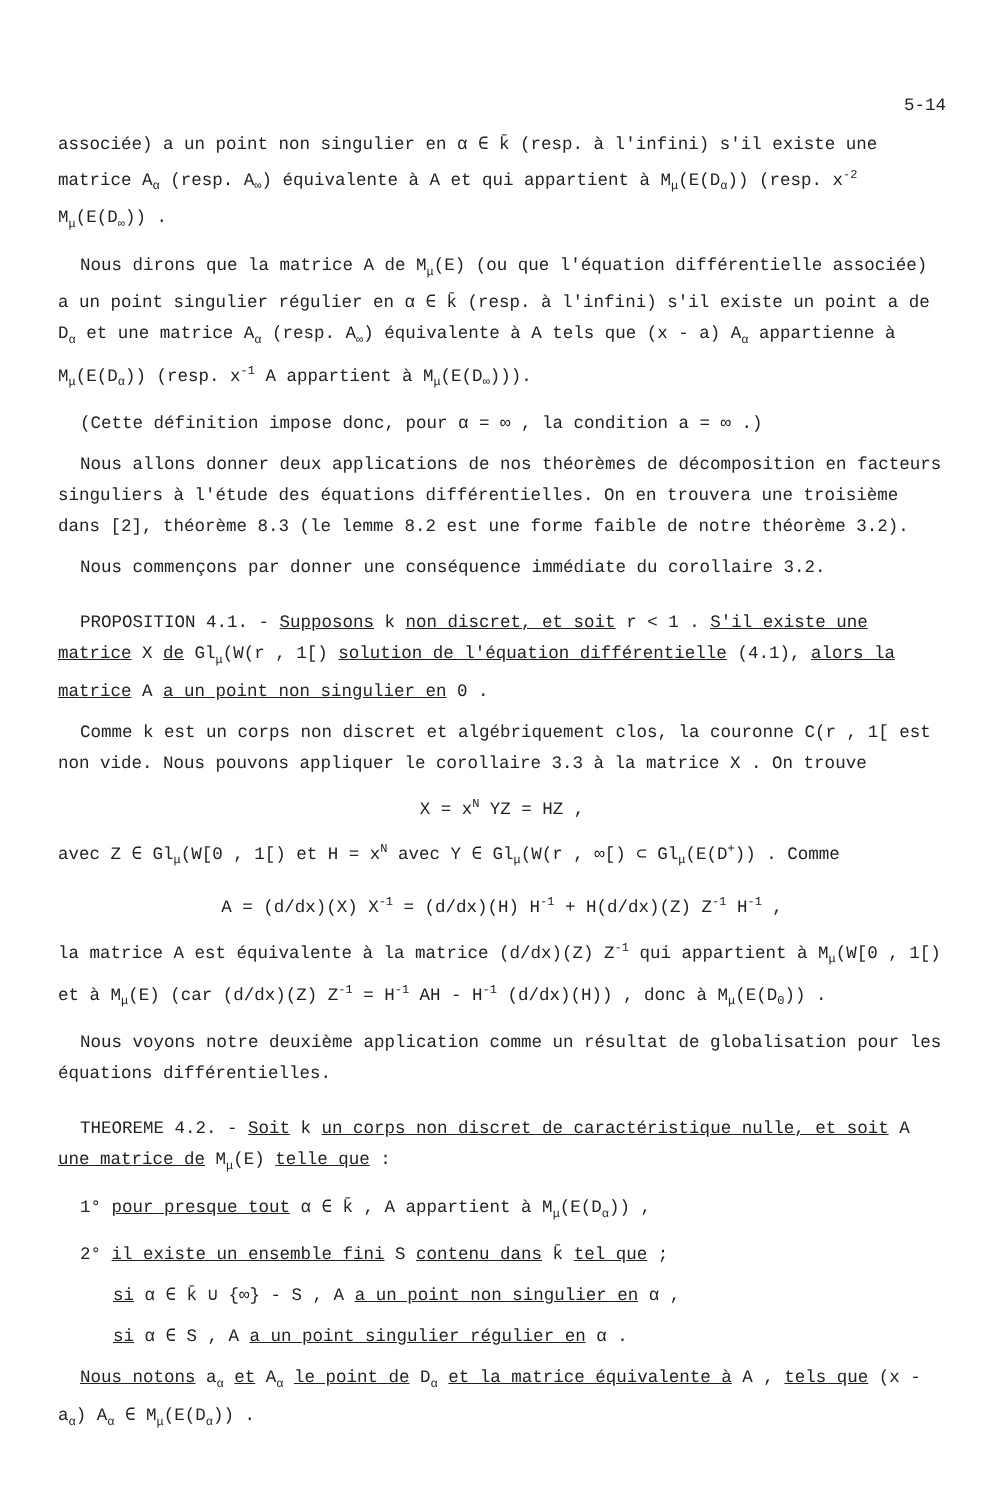5-14
associée) a un point non singulier en α ∈ k̄ (resp. à l'infini) s'il existe une matrice A<sub>α</sub> (resp. A<sub>∞</sub>) équivalente à A et qui appartient à M<sub>μ</sub>(E(D<sub>α</sub>)) (resp. x<sup>-2</sup> M<sub>μ</sub>(E(D<sub>∞</sub>)) .
Nous dirons que la matrice A de M<sub>μ</sub>(E) (ou que l'équation différentielle associée) a un point singulier régulier en α ∈ k̄ (resp. à l'infini) s'il existe un point a de D<sub>α</sub> et une matrice A<sub>α</sub> (resp. A<sub>∞</sub>) équivalente à A tels que (x - a) A<sub>α</sub> appartienne à M<sub>μ</sub>(E(D<sub>α</sub>)) (resp. x<sup>-1</sup> A appartient à M<sub>μ</sub>(E(D<sub>∞</sub>))).
(Cette définition impose donc, pour α = ∞ , la condition a = ∞ .)
Nous allons donner deux applications de nos théorèmes de décomposition en facteurs singuliers à l'étude des équations différentielles. On en trouvera une troisième dans [2], théorème 8.3 (le lemme 8.2 est une forme faible de notre théorème 3.2).
Nous commençons par donner une conséquence immédiate du corollaire 3.2.
PROPOSITION 4.1. - Supposons k non discret, et soit r < 1 . S'il existe une matrice X de Gl<sub>μ</sub>(W(r , 1[) solution de l'équation différentielle (4.1), alors la matrice A a un point non singulier en 0 .
Comme k est un corps non discret et algébriquement clos, la couronne C(r , 1[ est non vide. Nous pouvons appliquer le corollaire 3.3 à la matrice X . On trouve
X = x<sup>N</sup> YZ = HZ ,
avec Z ∈ Gl<sub>μ</sub>(W[0 , 1[) et H = x<sup>N</sup> avec Y ∈ Gl<sub>μ</sub>(W(r , ∞[) ⊂ Gl<sub>μ</sub>(E(D<sup>+</sup>)) . Comme
A = (d/dx)(X) X<sup>-1</sup> = (d/dx)(H) H<sup>-1</sup> + H(d/dx)(Z) Z<sup>-1</sup> H<sup>-1</sup> ,
la matrice A est équivalente à la matrice (d/dx)(Z) Z<sup>-1</sup> qui appartient à M<sub>μ</sub>(W[0 , 1[) et à M<sub>μ</sub>(E) (car (d/dx)(Z) Z<sup>-1</sup> = H<sup>-1</sup> AH - H<sup>-1</sup> (d/dx)(H)) , donc à M<sub>μ</sub>(E(D<sub>0</sub>)) .
Nous voyons notre deuxième application comme un résultat de globalisation pour les équations différentielles.
THEOREME 4.2. - Soit k un corps non discret de caractéristique nulle, et soit A une matrice de M<sub>μ</sub>(E) telle que :
1° pour presque tout α ∈ k̄ , A appartient à M<sub>μ</sub>(E(D<sub>α</sub>)) ,
2° il existe un ensemble fini S contenu dans k̄ tel que ;
si α ∈ k̄ ∪ {∞} - S , A a un point non singulier en α ,
si α ∈ S , A a un point singulier régulier en α .
Nous notons a<sub>α</sub> et A<sub>α</sub> le point de D<sub>α</sub> et la matrice équivalente à A , tels que (x - a<sub>α</sub>) A<sub>α</sub> ∈ M<sub>μ</sub>(E(D<sub>α</sub>)) .